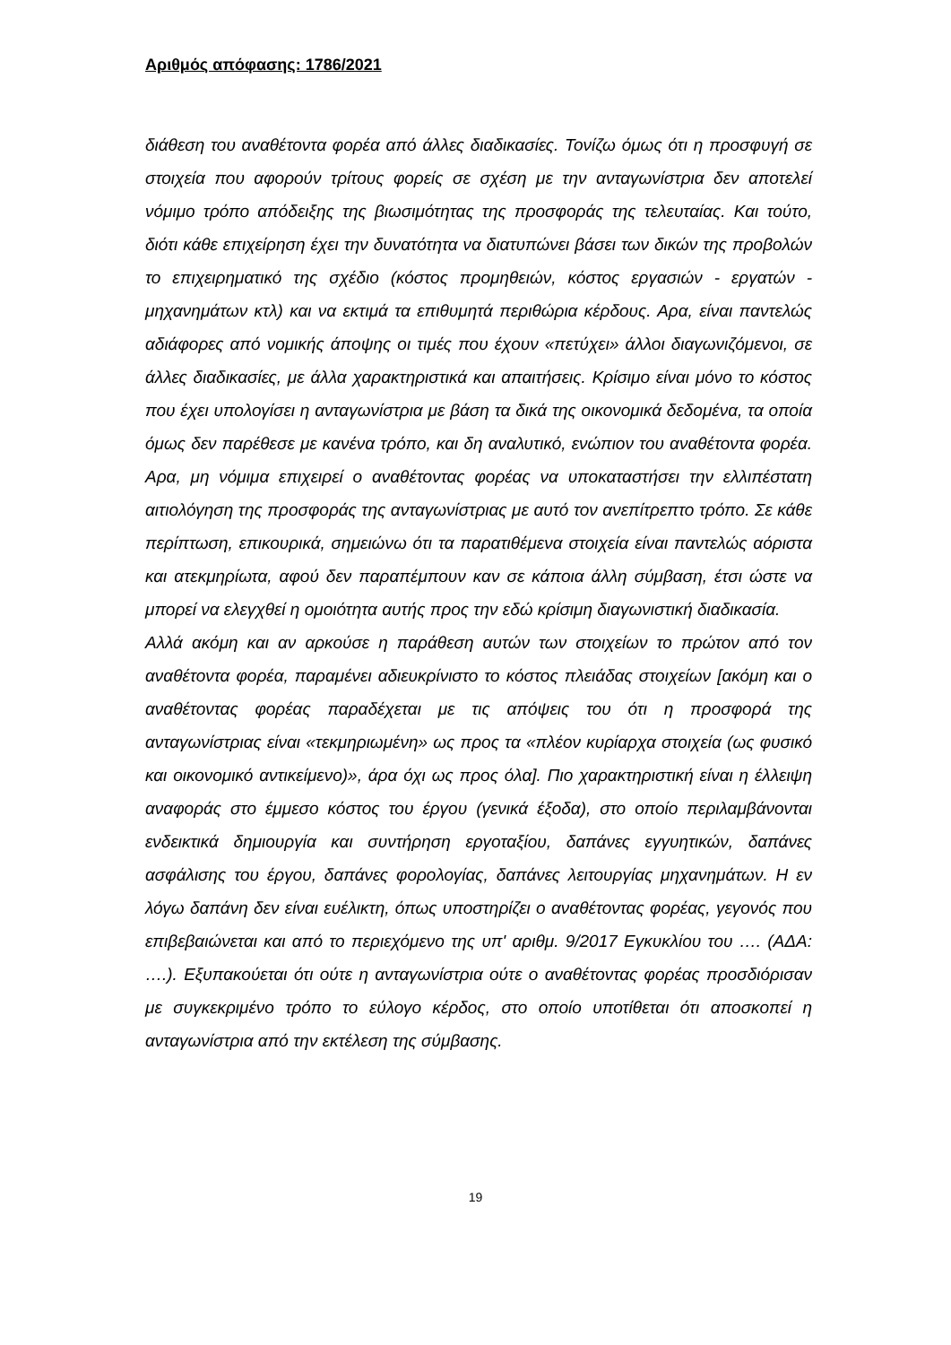Αριθμός απόφασης: 1786/2021
διάθεση του αναθέτοντα φορέα από άλλες διαδικασίες. Τονίζω όμως ότι η προσφυγή σε στοιχεία που αφορούν τρίτους φορείς σε σχέση με την ανταγωνίστρια δεν αποτελεί νόμιμο τρόπο απόδειξης της βιωσιμότητας της προσφοράς της τελευταίας. Και τούτο, διότι κάθε επιχείρηση έχει την δυνατότητα να διατυπώνει βάσει των δικών της προβολών το επιχειρηματικό της σχέδιο (κόστος προμηθειών, κόστος εργασιών - εργατών - μηχανημάτων κτλ) και να εκτιμά τα επιθυμητά περιθώρια κέρδους. Αρα, είναι παντελώς αδιάφορες από νομικής άποψης οι τιμές που έχουν «πετύχει» άλλοι διαγωνιζόμενοι, σε άλλες διαδικασίες, με άλλα χαρακτηριστικά και απαιτήσεις. Κρίσιμο είναι μόνο το κόστος που έχει υπολογίσει η ανταγωνίστρια με βάση τα δικά της οικονομικά δεδομένα, τα οποία όμως δεν παρέθεσε με κανένα τρόπο, και δη αναλυτικό, ενώπιον του αναθέτοντα φορέα. Αρα, μη νόμιμα επιχειρεί ο αναθέτοντας φορέας να υποκαταστήσει την ελλιπέστατη αιτιολόγηση της προσφοράς της ανταγωνίστριας με αυτό τον ανεπίτρεπτο τρόπο. Σε κάθε περίπτωση, επικουρικά, σημειώνω ότι τα παρατιθέμενα στοιχεία είναι παντελώς αόριστα και ατεκμηρίωτα, αφού δεν παραπέμπουν καν σε κάποια άλλη σύμβαση, έτσι ώστε να μπορεί να ελεγχθεί η ομοιότητα αυτής προς την εδώ κρίσιμη διαγωνιστική διαδικασία.
Αλλά ακόμη και αν αρκούσε η παράθεση αυτών των στοιχείων το πρώτον από τον αναθέτοντα φορέα, παραμένει αδιευκρίνιστο το κόστος πλειάδας στοιχείων [ακόμη και ο αναθέτοντας φορέας παραδέχεται με τις απόψεις του ότι η προσφορά της ανταγωνίστριας είναι «τεκμηριωμένη» ως προς τα «πλέον κυρίαρχα στοιχεία (ως φυσικό και οικονομικό αντικείμενο)», άρα όχι ως προς όλα]. Πιο χαρακτηριστική είναι η έλλειψη αναφοράς στο έμμεσο κόστος του έργου (γενικά έξοδα), στο οποίο περιλαμβάνονται ενδεικτικά δημιουργία και συντήρηση εργοταξίου, δαπάνες εγγυητικών, δαπάνες ασφάλισης του έργου, δαπάνες φορολογίας, δαπάνες λειτουργίας μηχανημάτων. Η εν λόγω δαπάνη δεν είναι ευέλικτη, όπως υποστηρίζει ο αναθέτοντας φορέας, γεγονός που επιβεβαιώνεται και από το περιεχόμενο της υπ' αριθμ. 9/2017 Εγκυκλίου του …. (ΑΔΑ: ….). Εξυπακούεται ότι ούτε η ανταγωνίστρια ούτε ο αναθέτοντας φορέας προσδιόρισαν με συγκεκριμένο τρόπο το εύλογο κέρδος, στο οποίο υποτίθεται ότι αποσκοπεί η ανταγωνίστρια από την εκτέλεση της σύμβασης.
19